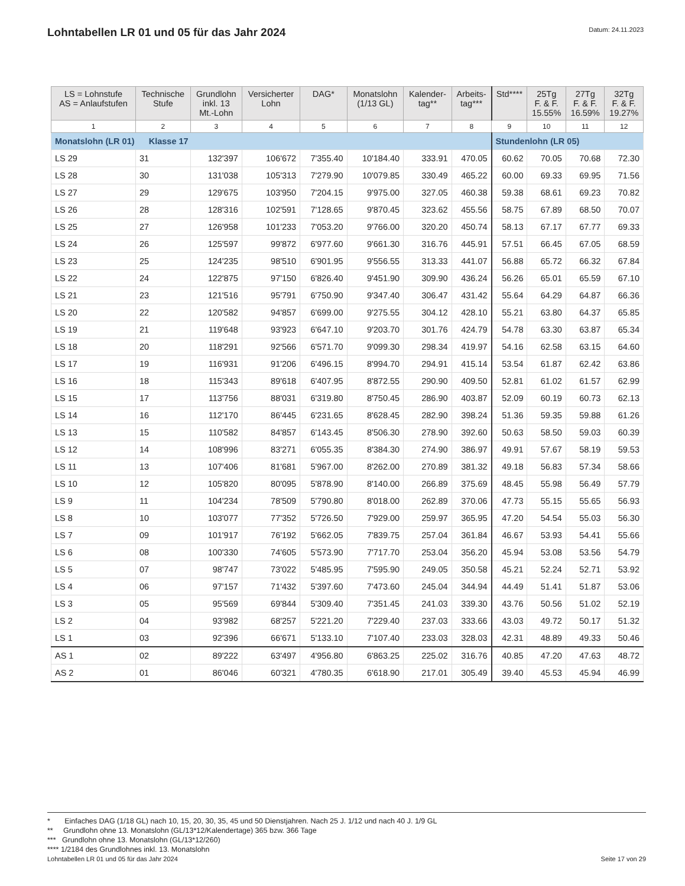Lohntabellen LR 01 und 05 für das Jahr 2024
Datum: 24.11.2023
| LS = Lohnstufe AS = Anlaufstufen | Technische Stufe | Grundlohn inkl. 13 Mt.-Lohn | Versicherter Lohn | DAG* | Monatslohn (1/13 GL) | Kalender- tag** | Arbeits- tag*** | Std**** | 25Tg F. & F. 15.55% | 27Tg F. & F. 16.59% | 32Tg F. & F. 19.27% |
| --- | --- | --- | --- | --- | --- | --- | --- | --- | --- | --- | --- |
| 1 | 2 | 3 | 4 | 5 | 6 | 7 | 8 | 9 | 10 | 11 | 12 |
| Monatslohn (LR 01) Klasse 17 | | | | | | | | Stundenlohn (LR 05) | | | |
| LS 29 | 31 | 132'397 | 106'672 | 7'355.40 | 10'184.40 | 333.91 | 470.05 | 60.62 | 70.05 | 70.68 | 72.30 |
| LS 28 | 30 | 131'038 | 105'313 | 7'279.90 | 10'079.85 | 330.49 | 465.22 | 60.00 | 69.33 | 69.95 | 71.56 |
| LS 27 | 29 | 129'675 | 103'950 | 7'204.15 | 9'975.00 | 327.05 | 460.38 | 59.38 | 68.61 | 69.23 | 70.82 |
| LS 26 | 28 | 128'316 | 102'591 | 7'128.65 | 9'870.45 | 323.62 | 455.56 | 58.75 | 67.89 | 68.50 | 70.07 |
| LS 25 | 27 | 126'958 | 101'233 | 7'053.20 | 9'766.00 | 320.20 | 450.74 | 58.13 | 67.17 | 67.77 | 69.33 |
| LS 24 | 26 | 125'597 | 99'872 | 6'977.60 | 9'661.30 | 316.76 | 445.91 | 57.51 | 66.45 | 67.05 | 68.59 |
| LS 23 | 25 | 124'235 | 98'510 | 6'901.95 | 9'556.55 | 313.33 | 441.07 | 56.88 | 65.72 | 66.32 | 67.84 |
| LS 22 | 24 | 122'875 | 97'150 | 6'826.40 | 9'451.90 | 309.90 | 436.24 | 56.26 | 65.01 | 65.59 | 67.10 |
| LS 21 | 23 | 121'516 | 95'791 | 6'750.90 | 9'347.40 | 306.47 | 431.42 | 55.64 | 64.29 | 64.87 | 66.36 |
| LS 20 | 22 | 120'582 | 94'857 | 6'699.00 | 9'275.55 | 304.12 | 428.10 | 55.21 | 63.80 | 64.37 | 65.85 |
| LS 19 | 21 | 119'648 | 93'923 | 6'647.10 | 9'203.70 | 301.76 | 424.79 | 54.78 | 63.30 | 63.87 | 65.34 |
| LS 18 | 20 | 118'291 | 92'566 | 6'571.70 | 9'099.30 | 298.34 | 419.97 | 54.16 | 62.58 | 63.15 | 64.60 |
| LS 17 | 19 | 116'931 | 91'206 | 6'496.15 | 8'994.70 | 294.91 | 415.14 | 53.54 | 61.87 | 62.42 | 63.86 |
| LS 16 | 18 | 115'343 | 89'618 | 6'407.95 | 8'872.55 | 290.90 | 409.50 | 52.81 | 61.02 | 61.57 | 62.99 |
| LS 15 | 17 | 113'756 | 88'031 | 6'319.80 | 8'750.45 | 286.90 | 403.87 | 52.09 | 60.19 | 60.73 | 62.13 |
| LS 14 | 16 | 112'170 | 86'445 | 6'231.65 | 8'628.45 | 282.90 | 398.24 | 51.36 | 59.35 | 59.88 | 61.26 |
| LS 13 | 15 | 110'582 | 84'857 | 6'143.45 | 8'506.30 | 278.90 | 392.60 | 50.63 | 58.50 | 59.03 | 60.39 |
| LS 12 | 14 | 108'996 | 83'271 | 6'055.35 | 8'384.30 | 274.90 | 386.97 | 49.91 | 57.67 | 58.19 | 59.53 |
| LS 11 | 13 | 107'406 | 81'681 | 5'967.00 | 8'262.00 | 270.89 | 381.32 | 49.18 | 56.83 | 57.34 | 58.66 |
| LS 10 | 12 | 105'820 | 80'095 | 5'878.90 | 8'140.00 | 266.89 | 375.69 | 48.45 | 55.98 | 56.49 | 57.79 |
| LS 9 | 11 | 104'234 | 78'509 | 5'790.80 | 8'018.00 | 262.89 | 370.06 | 47.73 | 55.15 | 55.65 | 56.93 |
| LS 8 | 10 | 103'077 | 77'352 | 5'726.50 | 7'929.00 | 259.97 | 365.95 | 47.20 | 54.54 | 55.03 | 56.30 |
| LS 7 | 09 | 101'917 | 76'192 | 5'662.05 | 7'839.75 | 257.04 | 361.84 | 46.67 | 53.93 | 54.41 | 55.66 |
| LS 6 | 08 | 100'330 | 74'605 | 5'573.90 | 7'717.70 | 253.04 | 356.20 | 45.94 | 53.08 | 53.56 | 54.79 |
| LS 5 | 07 | 98'747 | 73'022 | 5'485.95 | 7'595.90 | 249.05 | 350.58 | 45.21 | 52.24 | 52.71 | 53.92 |
| LS 4 | 06 | 97'157 | 71'432 | 5'397.60 | 7'473.60 | 245.04 | 344.94 | 44.49 | 51.41 | 51.87 | 53.06 |
| LS 3 | 05 | 95'569 | 69'844 | 5'309.40 | 7'351.45 | 241.03 | 339.30 | 43.76 | 50.56 | 51.02 | 52.19 |
| LS 2 | 04 | 93'982 | 68'257 | 5'221.20 | 7'229.40 | 237.03 | 333.66 | 43.03 | 49.72 | 50.17 | 51.32 |
| LS 1 | 03 | 92'396 | 66'671 | 5'133.10 | 7'107.40 | 233.03 | 328.03 | 42.31 | 48.89 | 49.33 | 50.46 |
| AS 1 | 02 | 89'222 | 63'497 | 4'956.80 | 6'863.25 | 225.02 | 316.76 | 40.85 | 47.20 | 47.63 | 48.72 |
| AS 2 | 01 | 86'046 | 60'321 | 4'780.35 | 6'618.90 | 217.01 | 305.49 | 39.40 | 45.53 | 45.94 | 46.99 |
* Einfaches DAG (1/18 GL) nach 10, 15, 20, 30, 35, 45 und 50 Dienstjahren. Nach 25 J. 1/12 und nach 40 J. 1/9 GL
** Grundlohn ohne 13. Monatslohn (GL/13*12/Kalendertage) 365 bzw. 366 Tage
*** Grundlohn ohne 13. Monatslohn (GL/13*12/260)
**** 1/2184 des Grundlohnes inkl. 13. Monatslohn
Lohntabellen LR 01 und 05 für das Jahr 2024 Seite 17 von 29